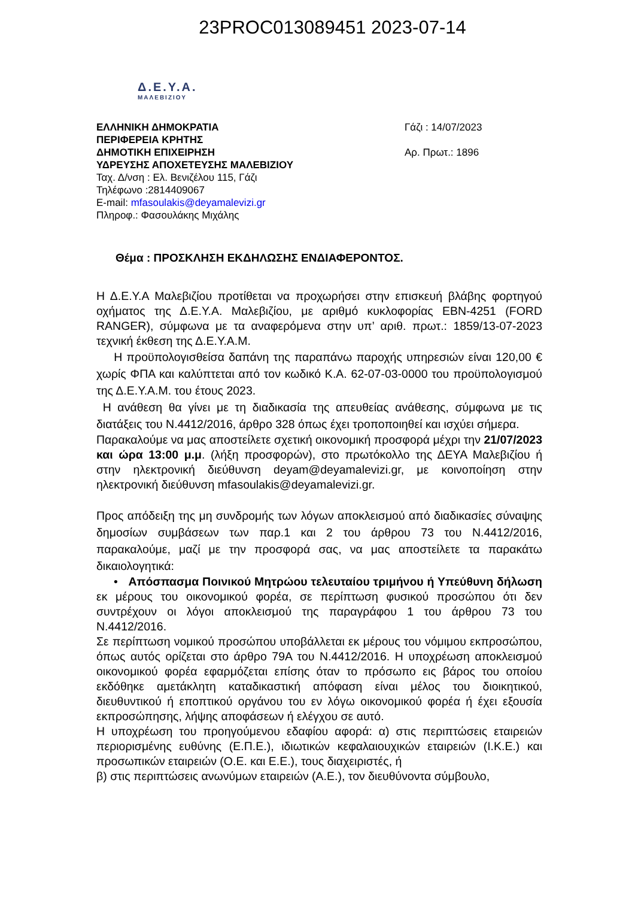23PROC013089451 2023-07-14
Δ.Ε.Υ.Α.
ΜΑΛΕΒΙΖΙΟΥ
ΕΛΛΗΝΙΚΗ ΔΗΜΟΚΡΑΤΙΑ
ΠΕΡΙΦΕΡΕΙΑ ΚΡΗΤΗΣ
ΔΗΜΟΤΙΚΗ ΕΠΙΧΕΙΡΗΣΗ
ΥΔΡΕΥΣΗΣ ΑΠΟΧΕΤΕΥΣΗΣ ΜΑΛΕΒΙΖΙΟΥ
Ταχ. Δ/νση : Ελ. Βενιζέλου 115, Γάζι
Τηλέφωνο :2814409067
E-mail: mfasoulakis@deyamalevizi.gr
Πληροφ.: Φασουλάκης Μιχάλης
Γάζι : 14/07/2023
Αρ. Πρωτ.: 1896
Θέμα : ΠΡΟΣΚΛΗΣΗ ΕΚΔΗΛΩΣΗΣ ΕΝΔΙΑΦΕΡΟΝΤΟΣ.
Η Δ.Ε.Υ.Α Μαλεβιζίου προτίθεται να προχωρήσει στην επισκευή βλάβης φορτηγού οχήματος της Δ.Ε.Υ.Α. Μαλεβιζίου, με αριθμό κυκλοφορίας ΕΒΝ-4251 (FORD RANGER), σύμφωνα με τα αναφερόμενα στην υπ’ αριθ. πρωτ.: 1859/13-07-2023 τεχνική έκθεση της Δ.Ε.Υ.Α.Μ.
Η προϋπολογισθείσα δαπάνη της παραπάνω παροχής υπηρεσιών είναι 120,00 € χωρίς ΦΠΑ και καλύπτεται από τον κωδικό Κ.Α. 62-07-03-0000 του προϋπολογισμού της Δ.Ε.Υ.Α.Μ. του έτους 2023.
Η ανάθεση θα γίνει με τη διαδικασία της απευθείας ανάθεσης, σύμφωνα με τις διατάξεις του Ν.4412/2016, άρθρο 328 όπως έχει τροποποιηθεί και ισχύει σήμερα.
Παρακαλούμε να μας αποστείλετε σχετική οικονομική προσφορά μέχρι την 21/07/2023 και ώρα 13:00 μ.μ. (λήξη προσφορών), στο πρωτόκολλο της ΔΕΥΑ Μαλεβιζίου ή στην ηλεκτρονική διεύθυνση deyam@deyamalevizi.gr, με κοινοποίηση στην ηλεκτρονική διεύθυνση mfasoulakis@deyamalevizi.gr.
Προς απόδειξη της μη συνδρομής των λόγων αποκλεισμού από διαδικασίες σύναψης δημοσίων συμβάσεων των παρ.1 και 2 του άρθρου 73 του Ν.4412/2016, παρακαλούμε, μαζί με την προσφορά σας, να μας αποστείλετε τα παρακάτω δικαιολογητικά:
• Απόσπασμα Ποινικού Μητρώου τελευταίου τριμήνου ή Υπεύθυνη δήλωση εκ μέρους του οικονομικού φορέα, σε περίπτωση φυσικού προσώπου ότι δεν συντρέχουν οι λόγοι αποκλεισμού της παραγράφου 1 του άρθρου 73 του Ν.4412/2016.
Σε περίπτωση νομικού προσώπου υποβάλλεται εκ μέρους του νόμιμου εκπροσώπου, όπως αυτός ορίζεται στο άρθρο 79Α του Ν.4412/2016. Η υποχρέωση αποκλεισμού οικονομικού φορέα εφαρμόζεται επίσης όταν το πρόσωπο εις βάρος του οποίου εκδόθηκε αμετάκλητη καταδικαστική απόφαση είναι μέλος του διοικητικού, διευθυντικού ή εποπτικού οργάνου του εν λόγω οικονομικού φορέα ή έχει εξουσία εκπροσώπησης, λήψης αποφάσεων ή ελέγχου σε αυτό.
Η υποχρέωση του προηγούμενου εδαφίου αφορά: α) στις περιπτώσεις εταιρειών περιορισμένης ευθύνης (Ε.Π.Ε.), ιδιωτικών κεφαλαιουχικών εταιρειών (Ι.Κ.Ε.) και προσωπικών εταιρειών (Ο.Ε. και Ε.Ε.), τους διαχειριστές, ή
β) στις περιπτώσεις ανωνύμων εταιρειών (Α.Ε.), τον διευθύνοντα σύμβουλο,